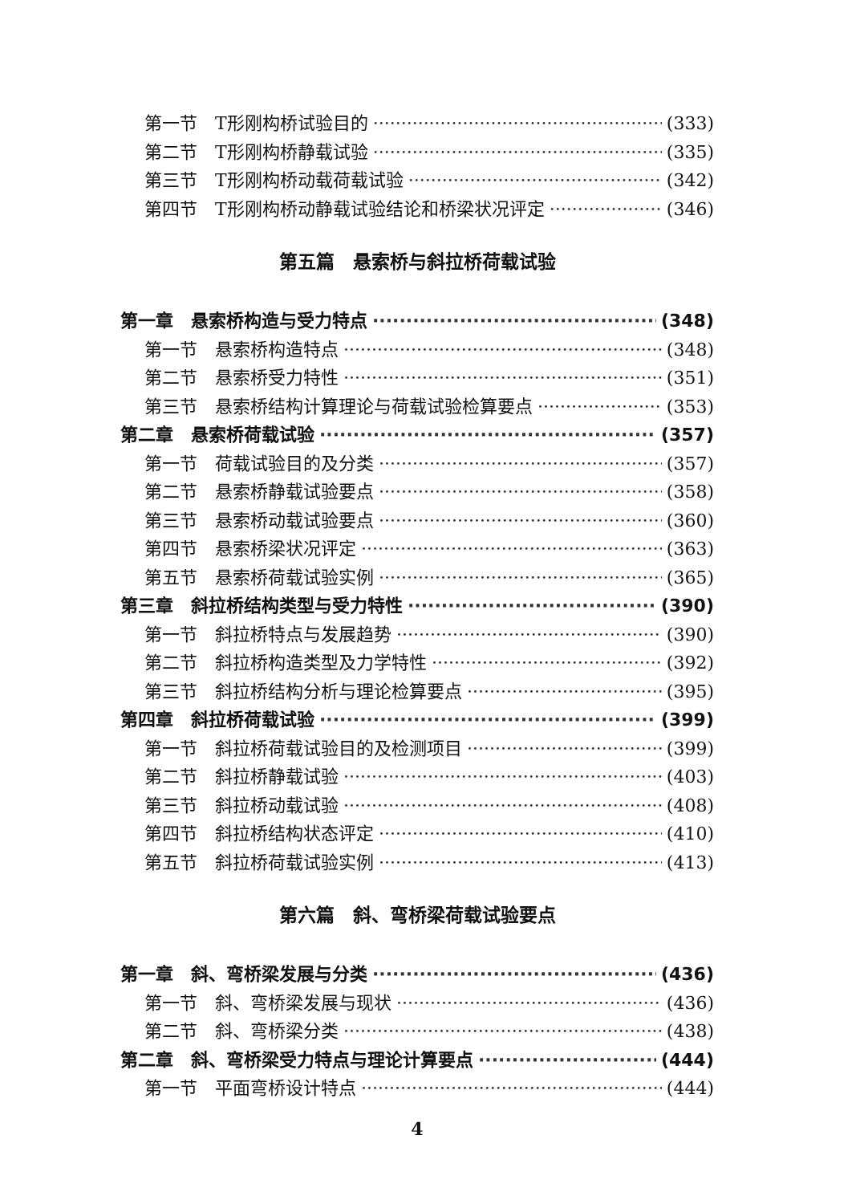第一节　T形刚构桥试验目的 (333)
第二节　T形刚构桥静载试验 (335)
第三节　T形刚构桥动载荷载试验 (342)
第四节　T形刚构桥动静载试验结论和桥梁状况评定 (346)
第五篇　悬索桥与斜拉桥荷载试验
第一章　悬索桥构造与受力特点 (348)
第一节　悬索桥构造特点 (348)
第二节　悬索桥受力特性 (351)
第三节　悬索桥结构计算理论与荷载试验检算要点 (353)
第二章　悬索桥荷载试验 (357)
第一节　荷载试验目的及分类 (357)
第二节　悬索桥静载试验要点 (358)
第三节　悬索桥动载试验要点 (360)
第四节　悬索桥梁状况评定 (363)
第五节　悬索桥荷载试验实例 (365)
第三章　斜拉桥结构类型与受力特性 (390)
第一节　斜拉桥特点与发展趋势 (390)
第二节　斜拉桥构造类型及力学特性 (392)
第三节　斜拉桥结构分析与理论检算要点 (395)
第四章　斜拉桥荷载试验 (399)
第一节　斜拉桥荷载试验目的及检测项目 (399)
第二节　斜拉桥静载试验 (403)
第三节　斜拉桥动载试验 (408)
第四节　斜拉桥结构状态评定 (410)
第五节　斜拉桥荷载试验实例 (413)
第六篇　斜、弯桥梁荷载试验要点
第一章　斜、弯桥梁发展与分类 (436)
第一节　斜、弯桥梁发展与现状 (436)
第二节　斜、弯桥梁分类 (438)
第二章　斜、弯桥梁受力特点与理论计算要点 (444)
第一节　平面弯桥设计特点 (444)
4